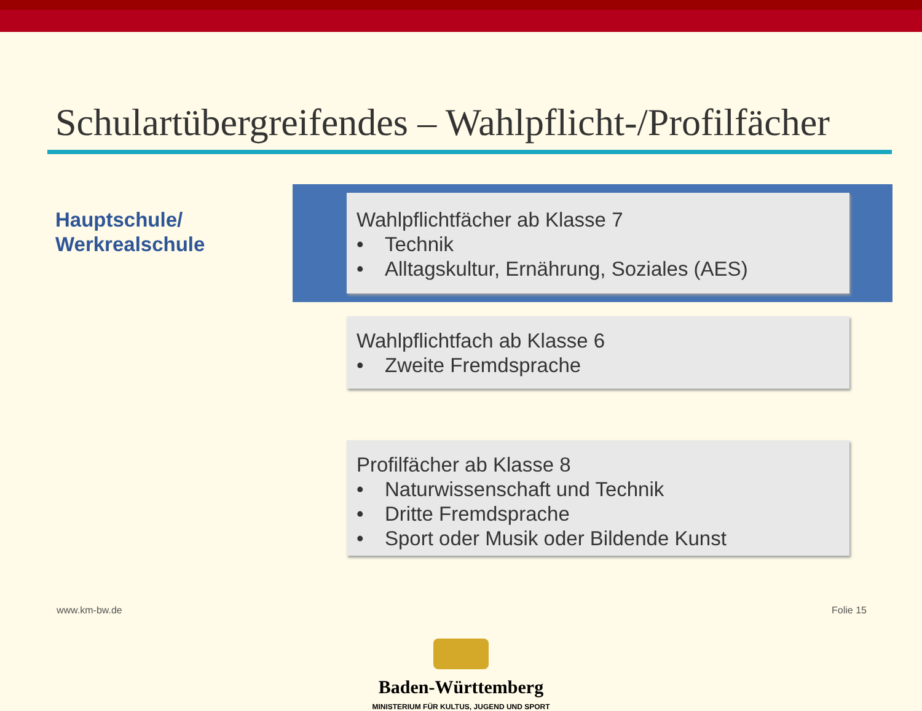Schulartübergreifendes – Wahlpflicht-/Profilfächer
Hauptschule/
Werkrealschule
Wahlpflichtfächer ab Klasse 7
• Technik
• Alltagskultur, Ernährung, Soziales (AES)
Wahlpflichtfach ab Klasse 6
• Zweite Fremdsprache
Profilfächer ab Klasse 8
• Naturwissenschaft und Technik
• Dritte Fremdsprache
• Sport oder Musik oder Bildende Kunst
www.km-bw.de Folie 15
Baden-Württemberg
MINISTERIUM FÜR KULTUS, JUGEND UND SPORT